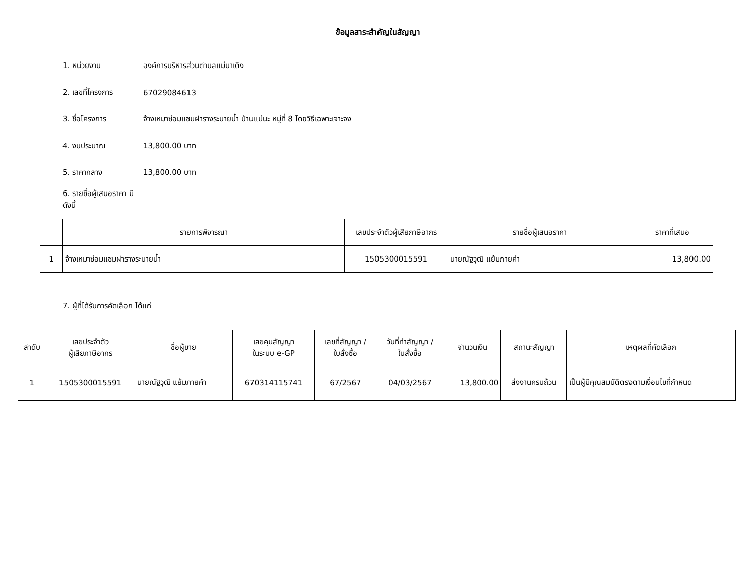ข้อมูลสาระสำคัญในสัญญา
1. หน่วยงาน องค์การบริหารส่วนตำบลแม่นาเติง
2. เลขที่โครงการ 67029084613
3. ชื่อโครงการ จ้างเหมาซ่อมแซมฝารางระบายน้ำ บ้านแม่นะ หมู่ที่ 8 โดยวิธีเฉพาะเจาะจง
4. งบประมาณ 13,800.00 บาท
5. ราคากลาง 13,800.00 บาท
6. รายชื่อผู้เสนอราคา มีดังนี้
| | รายการพิจารณา | เลขประจำตัวผู้เสียภาษีอากร | รายชื่อผู้เสนอราคา | ราคาที่เสนอ |
| --- | --- | --- | --- | --- |
| 1 | จ้างเหมาซ่อมแซมฝารางระบายน้ำ | 1505300015591 | นายณัฐวุฒิ แย้มภายคำ | 13,800.00 |
7. ผู้ที่ได้รับการคัดเลือก ได้แก่
| ลำดับ | เลขประจำตัว ผู้เสียภาษีอากร | ชื่อผู้ขาย | เลขคุมสัญญา ในระบบ e-GP | เลขที่สัญญา / ใบสั่งซื้อ | วันที่ทำสัญญา / ใบสั่งซื้อ | จำนวนเงิน | สถานะสัญญา | เหตุผลที่คัดเลือก |
| --- | --- | --- | --- | --- | --- | --- | --- | --- |
| 1 | 1505300015591 | นายณัฐวุฒิ แย้มภายคำ | 670314115741 | 67/2567 | 04/03/2567 | 13,800.00 | ส่งงานครบถ้วน | เป็นผู้มีคุณสมบัติตรงตามเงื่อนไขที่กำหนด |